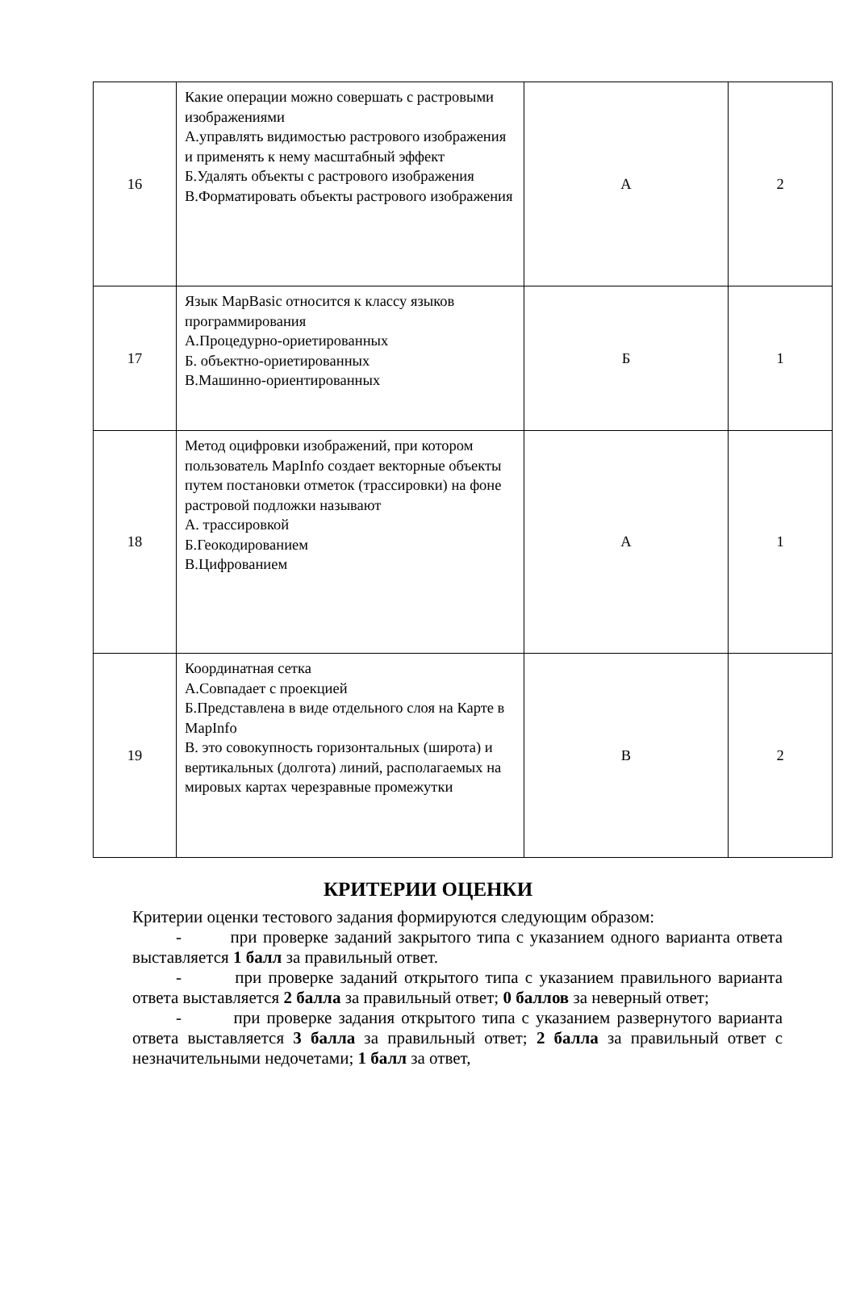| 16 | Какие операции можно совершать с растровыми изображениями А.управлять видимостью растрового изображения и применять к нему масштабный эффект Б.Удалять объекты с растрового изображения В.Форматировать объекты растрового изображения | А | 2 |
| 17 | Язык MapBasic относится к классу языков программирования А.Процедурно-ориетированных Б. объектно-ориетированных В.Машинно-ориентированных | Б | 1 |
| 18 | Метод оцифровки изображений, при котором пользователь MapInfo создает векторные объекты путем постановки отметок (трассировки) на фоне растровой подложки называют А. трассировкой Б.Геокодированием В.Цифрованием | А | 1 |
| 19 | Координатная сетка А.Совпадает с проекцией Б.Представлена в виде отдельного слоя на Карте в MapInfo В. это совокупность горизонтальных (широта) и вертикальных (долгота) линий, располагаемых на мировых картах черезравные промежутки | В | 2 |
КРИТЕРИИ ОЦЕНКИ
Критерии оценки тестового задания формируются следующим образом:
- при проверке заданий закрытого типа с указанием одного варианта ответа выставляется 1 балл за правильный ответ.
- при проверке заданий открытого типа с указанием правильного варианта ответа выставляется 2 балла за правильный ответ; 0 баллов за неверный ответ;
- при проверке задания открытого типа с указанием развернутого варианта ответа выставляется 3 балла за правильный ответ; 2 балла за правильный ответ с незначительными недочетами; 1 балл за ответ,